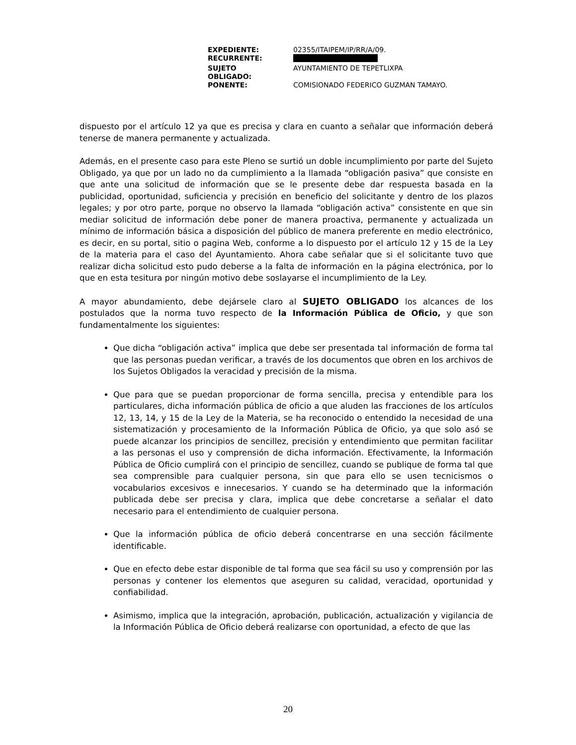| EXPEDIENTE: | 02355/ITAIPEM/IP/RR/A/09. |
| RECURRENTE: | |
| SUJETO OBLIGADO: | AYUNTAMIENTO DE TEPETLIXPA |
| PONENTE: | COMISIONADO FEDERICO GUZMAN TAMAYO. |
dispuesto por el artículo 12 ya que es precisa y clara en cuanto a señalar que información deberá tenerse de manera permanente y actualizada.
Además, en el presente caso para este Pleno se surtió un doble incumplimiento por parte del Sujeto Obligado, ya que por un lado no da cumplimiento a la llamada “obligación pasiva” que consiste en que ante una solicitud de información que se le presente debe dar respuesta basada en la publicidad, oportunidad, suficiencia y precisión en beneficio del solicitante y dentro de los plazos legales; y por otro parte, porque no observo la llamada “obligación activa” consistente en que sin mediar solicitud de información debe poner de manera proactiva, permanente y actualizada un mínimo de información básica a disposición del público de manera preferente en medio electrónico, es decir, en su portal, sitio o pagina Web, conforme a lo dispuesto por el artículo 12 y 15 de la Ley de la materia para el caso del Ayuntamiento. Ahora cabe señalar que si el solicitante tuvo que realizar dicha solicitud esto pudo deberse a la falta de información en la página electrónica, por lo que en esta tesitura por ningún motivo debe soslayarse el incumplimiento de la Ley.
A mayor abundamiento, debe dejársele claro al SUJETO OBLIGADO los alcances de los postulados que la norma tuvo respecto de la Información Pública de Oficio, y que son fundamentalmente los siguientes:
Que dicha “obligación activa” implica que debe ser presentada tal información de forma tal que las personas puedan verificar, a través de los documentos que obren en los archivos de los Sujetos Obligados la veracidad y precisión de la misma.
Que para que se puedan proporcionar de forma sencilla, precisa y entendible para los particulares, dicha información pública de oficio a que aluden las fracciones de los artículos 12, 13, 14, y 15 de la Ley de la Materia, se ha reconocido o entendido la necesidad de una sistematización y procesamiento de la Información Pública de Oficio, ya que solo asó se puede alcanzar los principios de sencillez, precisión y entendimiento que permitan facilitar a las personas el uso y comprensión de dicha información. Efectivamente, la Información Pública de Oficio cumplirá con el principio de sencillez, cuando se publique de forma tal que sea comprensible para cualquier persona, sin que para ello se usen tecnicismos o vocabularios excesivos e innecesarios. Y cuando se ha determinado que la información publicada debe ser precisa y clara, implica que debe concretarse a señalar el dato necesario para el entendimiento de cualquier persona.
Que la información pública de oficio deberá concentrarse en una sección fácilmente identificable.
Que en efecto debe estar disponible de tal forma que sea fácil su uso y comprensión por las personas y contener los elementos que aseguren su calidad, veracidad, oportunidad y confiabilidad.
Asimismo, implica que la integración, aprobación, publicación, actualización y vigilancia de la Información Pública de Oficio deberá realizarse con oportunidad, a efecto de que las
20